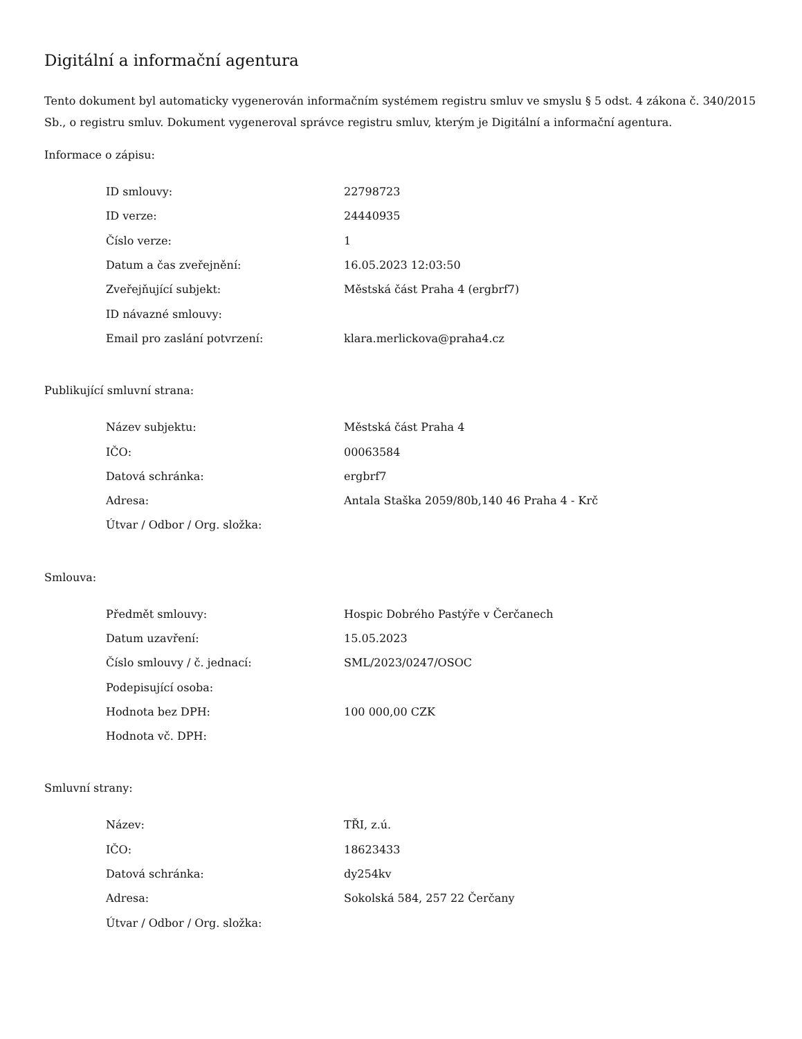Digitální a informační agentura
Tento dokument byl automaticky vygenerován informačním systémem registru smluv ve smyslu § 5 odst. 4 zákona č. 340/2015 Sb., o registru smluv. Dokument vygeneroval správce registru smluv, kterým je Digitální a informační agentura.
Informace o zápisu:
| ID smlouvy: | 22798723 |
| ID verze: | 24440935 |
| Číslo verze: | 1 |
| Datum a čas zveřejnění: | 16.05.2023 12:03:50 |
| Zveřejňující subjekt: | Městská část Praha 4 (ergbrf7) |
| ID návazné smlouvy: | |
| Email pro zaslání potvrzení: | klara.merlickova@praha4.cz |
Publikující smluvní strana:
| Název subjektu: | Městská část Praha 4 |
| IČO: | 00063584 |
| Datová schránka: | ergbrf7 |
| Adresa: | Antala Staška 2059/80b,140 46 Praha 4 - Krč |
| Útvar / Odbor / Org. složka: | |
Smlouva:
| Předmět smlouvy: | Hospic Dobrého Pastýře v Čerčanech |
| Datum uzavření: | 15.05.2023 |
| Číslo smlouvy / č. jednací: | SML/2023/0247/OSOC |
| Podepisující osoba: | |
| Hodnota bez DPH: | 100 000,00 CZK |
| Hodnota vč. DPH: | |
Smluvní strany:
| Název: | TŘI, z.ú. |
| IČO: | 18623433 |
| Datová schránka: | dy254kv |
| Adresa: | Sokolská 584, 257 22 Čerčany |
| Útvar / Odbor / Org. složka: | |